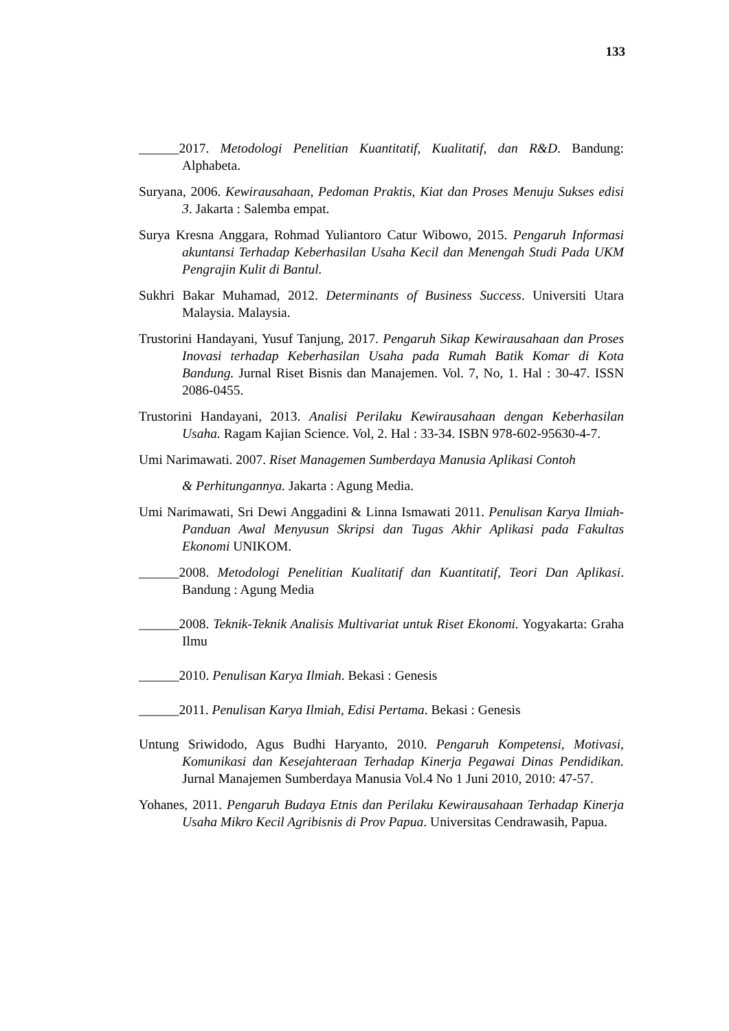133
______2017. Metodologi Penelitian Kuantitatif, Kualitatif, dan R&D. Bandung: Alphabeta.
Suryana, 2006. Kewirausahaan, Pedoman Praktis, Kiat dan Proses Menuju Sukses edisi 3. Jakarta : Salemba empat.
Surya Kresna Anggara, Rohmad Yuliantoro Catur Wibowo, 2015. Pengaruh Informasi akuntansi Terhadap Keberhasilan Usaha Kecil dan Menengah Studi Pada UKM Pengrajin Kulit di Bantul.
Sukhri Bakar Muhamad, 2012. Determinants of Business Success. Universiti Utara Malaysia. Malaysia.
Trustorini Handayani, Yusuf Tanjung, 2017. Pengaruh Sikap Kewirausahaan dan Proses Inovasi terhadap Keberhasilan Usaha pada Rumah Batik Komar di Kota Bandung. Jurnal Riset Bisnis dan Manajemen. Vol. 7, No, 1. Hal : 30-47. ISSN 2086-0455.
Trustorini Handayani, 2013. Analisi Perilaku Kewirausahaan dengan Keberhasilan Usaha. Ragam Kajian Science. Vol, 2. Hal : 33-34. ISBN 978-602-95630-4-7.
Umi Narimawati. 2007. Riset Managemen Sumberdaya Manusia Aplikasi Contoh
& Perhitungannya. Jakarta : Agung Media.
Umi Narimawati, Sri Dewi Anggadini & Linna Ismawati 2011. Penulisan Karya Ilmiah-Panduan Awal Menyusun Skripsi dan Tugas Akhir Aplikasi pada Fakultas Ekonomi UNIKOM.
______2008. Metodologi Penelitian Kualitatif dan Kuantitatif, Teori Dan Aplikasi. Bandung : Agung Media
______2008. Teknik-Teknik Analisis Multivariat untuk Riset Ekonomi. Yogyakarta: Graha Ilmu
______2010. Penulisan Karya Ilmiah. Bekasi : Genesis
______2011. Penulisan Karya Ilmiah, Edisi Pertama. Bekasi : Genesis
Untung Sriwidodo, Agus Budhi Haryanto, 2010. Pengaruh Kompetensi, Motivasi, Komunikasi dan Kesejahteraan Terhadap Kinerja Pegawai Dinas Pendidikan. Jurnal Manajemen Sumberdaya Manusia Vol.4 No 1 Juni 2010, 2010: 47-57.
Yohanes, 2011. Pengaruh Budaya Etnis dan Perilaku Kewirausahaan Terhadap Kinerja Usaha Mikro Kecil Agribisnis di Prov Papua. Universitas Cendrawasih, Papua.